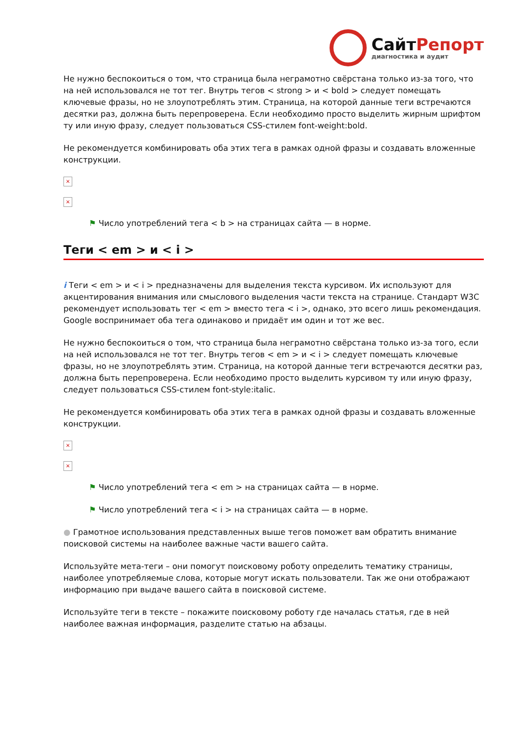СайтРепорт
диагностика и аудит
Не нужно беспокоиться о том, что страница была неграмотно свёрстана только из-за того, что на ней использовался не тот тег. Внутрь тегов < strong > и < bold > следует помещать ключевые фразы, но не злоупотреблять этим. Страница, на которой данные теги встречаются десятки раз, должна быть перепроверена. Если необходимо просто выделить жирным шрифтом ту или иную фразу, следует пользоваться CSS-стилем font-weight:bold.
Не рекомендуется комбинировать оба этих тега в рамках одной фразы и создавать вложенные конструкции.
×
×
⚑ Число употреблений тега < b > на страницах сайта — в норме.
Теги < em > и < i >
i Теги < em > и < i > предназначены для выделения текста курсивом. Их используют для акцентирования внимания или смыслового выделения части текста на странице. Стандарт W3C рекомендует использовать тег < em > вместо тега < i >, однако, это всего лишь рекомендация. Google воспринимает оба тега одинаково и придаёт им один и тот же вес.
Не нужно беспокоиться о том, что страница была неграмотно свёрстана только из-за того, если на ней использовался не тот тег. Внутрь тегов < em > и < i > следует помещать ключевые фразы, но не злоупотреблять этим. Страница, на которой данные теги встречаются десятки раз, должна быть перепроверена. Если необходимо просто выделить курсивом ту или иную фразу, следует пользоваться CSS-стилем font-style:italic.
Не рекомендуется комбинировать оба этих тега в рамках одной фразы и создавать вложенные конструкции.
×
×
⚑ Число употреблений тега < em > на страницах сайта — в норме.
⚑ Число употреблений тега < i > на страницах сайта — в норме.
● Грамотное использования представленных выше тегов поможет вам обратить внимание поисковой системы на наиболее важные части вашего сайта.
Используйте мета-теги – они помогут поисковому роботу определить тематику страницы, наиболее употребляемые слова, которые могут искать пользователи. Так же они отображают информацию при выдаче вашего сайта в поисковой системе.
Используйте теги в тексте – покажите поисковому роботу где началась статья, где в ней наиболее важная информация, разделите статью на абзацы.